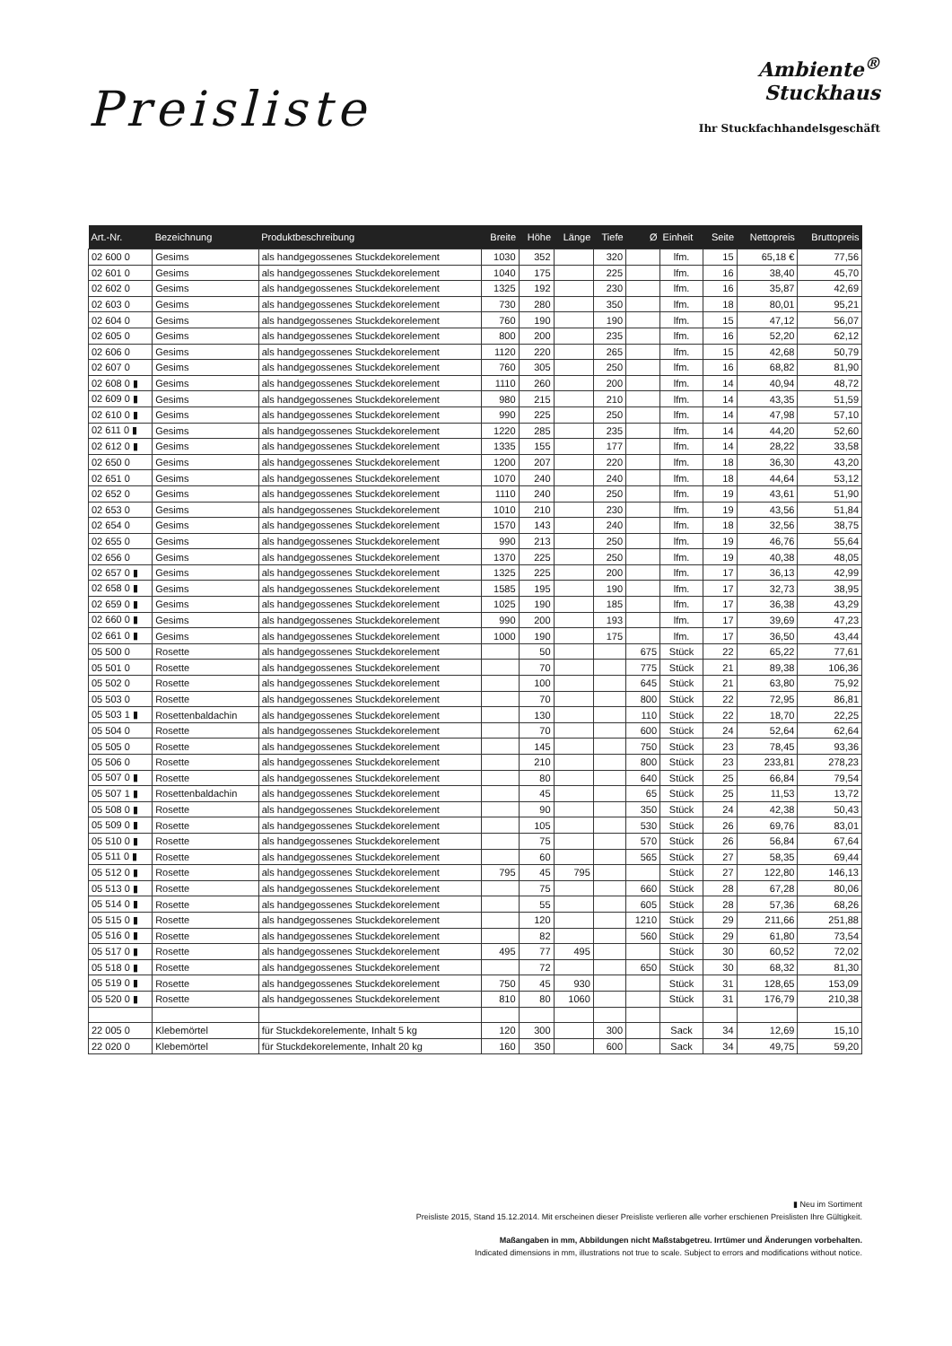Preisliste
Ambiente<sup>®</sup>
Stuckhaus
Ihr Stuckfachhandelsgeschäft
| Art.-Nr. | Bezeichnung | Produktbeschreibung | Breite | Höhe | Länge | Tiefe | Ø | Einheit | Seite | Nettopreis | Bruttopreis |
| --- | --- | --- | --- | --- | --- | --- | --- | --- | --- | --- | --- |
| 02 600 0 | Gesims | als handgegossenes Stuckdekorelement | 1030 | 352 | | 320 | | lfm. | 15 | 65,18 € | 77,56 |
| 02 601 0 | Gesims | als handgegossenes Stuckdekorelement | 1040 | 175 | | 225 | | lfm. | 16 | 38,40 | 45,70 |
| 02 602 0 | Gesims | als handgegossenes Stuckdekorelement | 1325 | 192 | | 230 | | lfm. | 16 | 35,87 | 42,69 |
| 02 603 0 | Gesims | als handgegossenes Stuckdekorelement | 730 | 280 | | 350 | | lfm. | 18 | 80,01 | 95,21 |
| 02 604 0 | Gesims | als handgegossenes Stuckdekorelement | 760 | 190 | | 190 | | lfm. | 15 | 47,12 | 56,07 |
| 02 605 0 | Gesims | als handgegossenes Stuckdekorelement | 800 | 200 | | 235 | | lfm. | 16 | 52,20 | 62,12 |
| 02 606 0 | Gesims | als handgegossenes Stuckdekorelement | 1120 | 220 | | 265 | | lfm. | 15 | 42,68 | 50,79 |
| 02 607 0 | Gesims | als handgegossenes Stuckdekorelement | 760 | 305 | | 250 | | lfm. | 16 | 68,82 | 81,90 |
| 02 608 0 ▮ | Gesims | als handgegossenes Stuckdekorelement | 1110 | 260 | | 200 | | lfm. | 14 | 40,94 | 48,72 |
| 02 609 0 ▮ | Gesims | als handgegossenes Stuckdekorelement | 980 | 215 | | 210 | | lfm. | 14 | 43,35 | 51,59 |
| 02 610 0 ▮ | Gesims | als handgegossenes Stuckdekorelement | 990 | 225 | | 250 | | lfm. | 14 | 47,98 | 57,10 |
| 02 611 0 ▮ | Gesims | als handgegossenes Stuckdekorelement | 1220 | 285 | | 235 | | lfm. | 14 | 44,20 | 52,60 |
| 02 612 0 ▮ | Gesims | als handgegossenes Stuckdekorelement | 1335 | 155 | | 177 | | lfm. | 14 | 28,22 | 33,58 |
| 02 650 0 | Gesims | als handgegossenes Stuckdekorelement | 1200 | 207 | | 220 | | lfm. | 18 | 36,30 | 43,20 |
| 02 651 0 | Gesims | als handgegossenes Stuckdekorelement | 1070 | 240 | | 240 | | lfm. | 18 | 44,64 | 53,12 |
| 02 652 0 | Gesims | als handgegossenes Stuckdekorelement | 1110 | 240 | | 250 | | lfm. | 19 | 43,61 | 51,90 |
| 02 653 0 | Gesims | als handgegossenes Stuckdekorelement | 1010 | 210 | | 230 | | lfm. | 19 | 43,56 | 51,84 |
| 02 654 0 | Gesims | als handgegossenes Stuckdekorelement | 1570 | 143 | | 240 | | lfm. | 18 | 32,56 | 38,75 |
| 02 655 0 | Gesims | als handgegossenes Stuckdekorelement | 990 | 213 | | 250 | | lfm. | 19 | 46,76 | 55,64 |
| 02 656 0 | Gesims | als handgegossenes Stuckdekorelement | 1370 | 225 | | 250 | | lfm. | 19 | 40,38 | 48,05 |
| 02 657 0 ▮ | Gesims | als handgegossenes Stuckdekorelement | 1325 | 225 | | 200 | | lfm. | 17 | 36,13 | 42,99 |
| 02 658 0 ▮ | Gesims | als handgegossenes Stuckdekorelement | 1585 | 195 | | 190 | | lfm. | 17 | 32,73 | 38,95 |
| 02 659 0 ▮ | Gesims | als handgegossenes Stuckdekorelement | 1025 | 190 | | 185 | | lfm. | 17 | 36,38 | 43,29 |
| 02 660 0 ▮ | Gesims | als handgegossenes Stuckdekorelement | 990 | 200 | | 193 | | lfm. | 17 | 39,69 | 47,23 |
| 02 661 0 ▮ | Gesims | als handgegossenes Stuckdekorelement | 1000 | 190 | | 175 | | lfm. | 17 | 36,50 | 43,44 |
| 05 500 0 | Rosette | als handgegossenes Stuckdekorelement | | 50 | | | 675 | Stück | 22 | 65,22 | 77,61 |
| 05 501 0 | Rosette | als handgegossenes Stuckdekorelement | | 70 | | | 775 | Stück | 21 | 89,38 | 106,36 |
| 05 502 0 | Rosette | als handgegossenes Stuckdekorelement | | 100 | | | 645 | Stück | 21 | 63,80 | 75,92 |
| 05 503 0 | Rosette | als handgegossenes Stuckdekorelement | | 70 | | | 800 | Stück | 22 | 72,95 | 86,81 |
| 05 503 1 ▮ | Rosettenbaldachin | als handgegossenes Stuckdekorelement | | 130 | | | 110 | Stück | 22 | 18,70 | 22,25 |
| 05 504 0 | Rosette | als handgegossenes Stuckdekorelement | | 70 | | | 600 | Stück | 24 | 52,64 | 62,64 |
| 05 505 0 | Rosette | als handgegossenes Stuckdekorelement | | 145 | | | 750 | Stück | 23 | 78,45 | 93,36 |
| 05 506 0 | Rosette | als handgegossenes Stuckdekorelement | | 210 | | | 800 | Stück | 23 | 233,81 | 278,23 |
| 05 507 0 ▮ | Rosette | als handgegossenes Stuckdekorelement | | 80 | | | 640 | Stück | 25 | 66,84 | 79,54 |
| 05 507 1 ▮ | Rosettenbaldachin | als handgegossenes Stuckdekorelement | | 45 | | | 65 | Stück | 25 | 11,53 | 13,72 |
| 05 508 0 ▮ | Rosette | als handgegossenes Stuckdekorelement | | 90 | | | 350 | Stück | 24 | 42,38 | 50,43 |
| 05 509 0 ▮ | Rosette | als handgegossenes Stuckdekorelement | | 105 | | | 530 | Stück | 26 | 69,76 | 83,01 |
| 05 510 0 ▮ | Rosette | als handgegossenes Stuckdekorelement | | 75 | | | 570 | Stück | 26 | 56,84 | 67,64 |
| 05 511 0 ▮ | Rosette | als handgegossenes Stuckdekorelement | | 60 | | | 565 | Stück | 27 | 58,35 | 69,44 |
| 05 512 0 ▮ | Rosette | als handgegossenes Stuckdekorelement | 795 | 45 | 795 | | | Stück | 27 | 122,80 | 146,13 |
| 05 513 0 ▮ | Rosette | als handgegossenes Stuckdekorelement | | 75 | | | 660 | Stück | 28 | 67,28 | 80,06 |
| 05 514 0 ▮ | Rosette | als handgegossenes Stuckdekorelement | | 55 | | | 605 | Stück | 28 | 57,36 | 68,26 |
| 05 515 0 ▮ | Rosette | als handgegossenes Stuckdekorelement | | 120 | | | 1210 | Stück | 29 | 211,66 | 251,88 |
| 05 516 0 ▮ | Rosette | als handgegossenes Stuckdekorelement | | 82 | | | 560 | Stück | 29 | 61,80 | 73,54 |
| 05 517 0 ▮ | Rosette | als handgegossenes Stuckdekorelement | 495 | 77 | 495 | | | Stück | 30 | 60,52 | 72,02 |
| 05 518 0 ▮ | Rosette | als handgegossenes Stuckdekorelement | | 72 | | | 650 | Stück | 30 | 68,32 | 81,30 |
| 05 519 0 ▮ | Rosette | als handgegossenes Stuckdekorelement | 750 | 45 | 930 | | | Stück | 31 | 128,65 | 153,09 |
| 05 520 0 ▮ | Rosette | als handgegossenes Stuckdekorelement | 810 | 80 | 1060 | | | Stück | 31 | 176,79 | 210,38 |
| 22 005 0 | Klebemörtel | für Stuckdekorelemente, Inhalt 5 kg | 120 | 300 | | 300 | | Sack | 34 | 12,69 | 15,10 |
| 22 020 0 | Klebemörtel | für Stuckdekorelemente, Inhalt 20 kg | 160 | 350 | | 600 | | Sack | 34 | 49,75 | 59,20 |
▮ Neu im Sortiment
Preisliste 2015, Stand 15.12.2014. Mit erscheinen dieser Preisliste verlieren alle vorher erschienen Preislisten Ihre Gültigkeit.
Maßangaben in mm, Abbildungen nicht Maßstabgetreu. Irrtümer und Änderungen vorbehalten.
Indicated dimensions in mm, illustrations not true to scale. Subject to errors and modifications without notice.